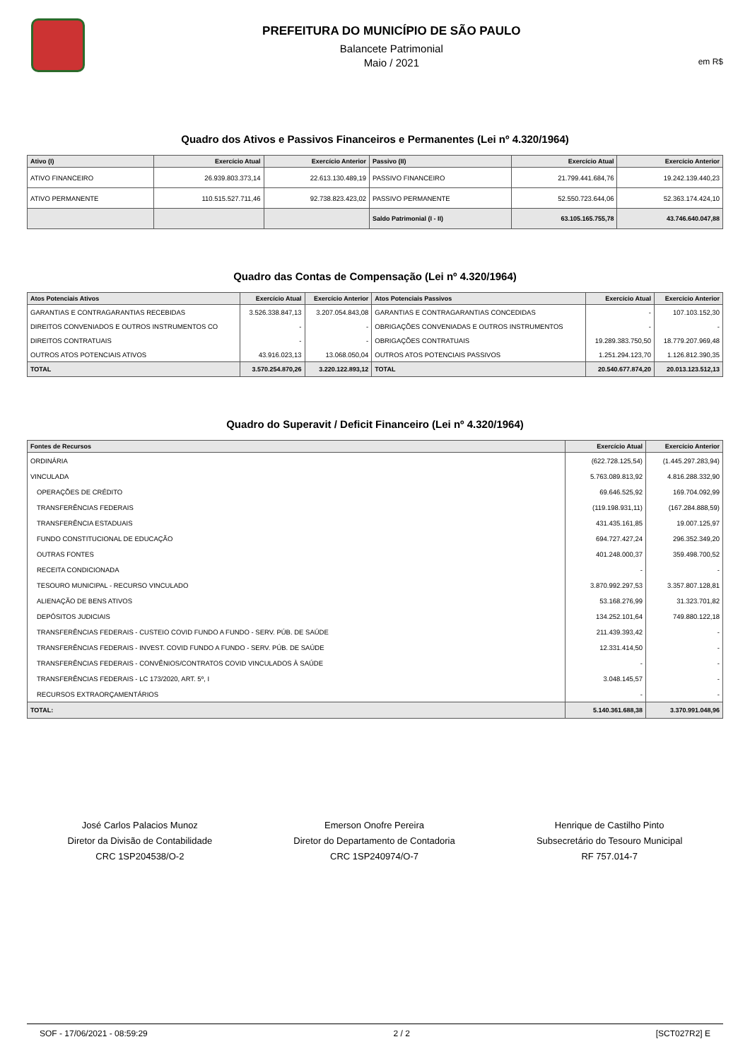PREFEITURA DO MUNICÍPIO DE SÃO PAULO
Balancete Patrimonial
Maio / 2021
em R$
Quadro dos Ativos e Passivos Financeiros e Permanentes (Lei nº 4.320/1964)
| Ativo (I) | Exercício Atual | Exercício Anterior | Passivo (II) | Exercício Atual | Exercício Anterior |
| --- | --- | --- | --- | --- | --- |
| ATIVO FINANCEIRO | 26.939.803.373,14 | 22.613.130.489,19 | PASSIVO FINANCEIRO | 21.799.441.684,76 | 19.242.139.440,23 |
| ATIVO PERMANENTE | 110.515.527.711,46 | 92.738.823.423,02 | PASSIVO PERMANENTE | 52.550.723.644,06 | 52.363.174.424,10 |
| | | | Saldo Patrimonial (I - II) | 63.105.165.755,78 | 43.746.640.047,88 |
Quadro das Contas de Compensação (Lei nº 4.320/1964)
| Atos Potenciais Ativos | Exercício Atual | Exercício Anterior | Atos Potenciais Passivos | Exercício Atual | Exercício Anterior |
| --- | --- | --- | --- | --- | --- |
| GARANTIAS E CONTRAGARANTIAS RECEBIDAS | 3.526.338.847,13 | 3.207.054.843,08 | GARANTIAS E CONTRAGARANTIAS CONCEDIDAS | - | 107.103.152,30 |
| DIREITOS CONVENIADOS E OUTROS INSTRUMENTOS CO | - | - | OBRIGAÇÕES CONVENIADAS E OUTROS INSTRUMENTOS | - | - |
| DIREITOS CONTRATUAIS | - | - | OBRIGAÇÕES CONTRATUAIS | 19.289.383.750,50 | 18.779.207.969,48 |
| OUTROS ATOS POTENCIAIS ATIVOS | 43.916.023,13 | 13.068.050,04 | OUTROS ATOS POTENCIAIS PASSIVOS | 1.251.294.123,70 | 1.126.812.390,35 |
| TOTAL | 3.570.254.870,26 | 3.220.122.893,12 | TOTAL | 20.540.677.874,20 | 20.013.123.512,13 |
Quadro do Superavit / Deficit Financeiro (Lei nº 4.320/1964)
| Fontes de Recursos | Exercício Atual | Exercício Anterior |
| --- | --- | --- |
| ORDINÁRIA | (622.728.125,54) | (1.445.297.283,94) |
| VINCULADA | 5.763.089.813,92 | 4.816.288.332,90 |
| OPERAÇÕES DE CRÉDITO | 69.646.525,92 | 169.704.092,99 |
| TRANSFERÊNCIAS FEDERAIS | (119.198.931,11) | (167.284.888,59) |
| TRANSFERÊNCIA ESTADUAIS | 431.435.161,85 | 19.007.125,97 |
| FUNDO CONSTITUCIONAL DE EDUCAÇÃO | 694.727.427,24 | 296.352.349,20 |
| OUTRAS FONTES | 401.248.000,37 | 359.498.700,52 |
| RECEITA CONDICIONADA | - | - |
| TESOURO MUNICIPAL - RECURSO VINCULADO | 3.870.992.297,53 | 3.357.807.128,81 |
| ALIENAÇÃO DE BENS ATIVOS | 53.168.276,99 | 31.323.701,82 |
| DEPÓSITOS JUDICIAIS | 134.252.101,64 | 749.880.122,18 |
| TRANSFERÊNCIAS FEDERAIS - CUSTEIO COVID FUNDO A FUNDO - SERV. PÚB. DE SAÚDE | 211.439.393,42 | - |
| TRANSFERÊNCIAS FEDERAIS - INVEST. COVID FUNDO A FUNDO - SERV. PÚB. DE SAÚDE | 12.331.414,50 | - |
| TRANSFERÊNCIAS FEDERAIS - CONVÊNIOS/CONTRATOS COVID VINCULADOS À SAÚDE | - | - |
| TRANSFERÊNCIAS FEDERAIS - LC 173/2020, ART. 5º, I | 3.048.145,57 | - |
| RECURSOS EXTRAORÇAMENTÁRIOS | - | - |
| TOTAL: | 5.140.361.688,38 | 3.370.991.048,96 |
José Carlos Palacios Munoz
Diretor da Divisão de Contabilidade
CRC 1SP204538/O-2
Emerson Onofre Pereira
Diretor do Departamento de Contadoria
CRC 1SP240974/O-7
Henrique de Castilho Pinto
Subsecretário do Tesouro Municipal
RF 757.014-7
SOF - 17/06/2021 - 08:59:29 2 / 2 [SCT027R2] E